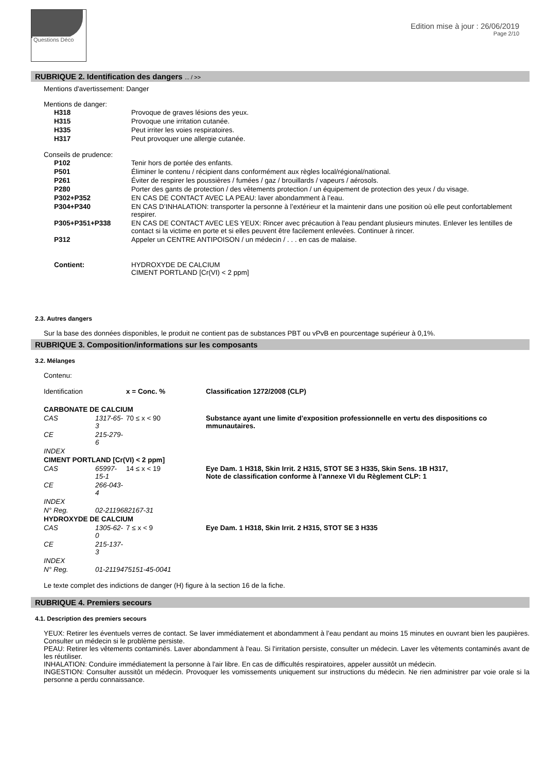Questions Déco
Edition mise à jour : 26/06/2019
Page 2/10
RUBRIQUE 2. Identification des dangers ... / >>
Mentions d'avertissement: Danger
Mentions de danger:
| H318 | Provoque de graves lésions des yeux. |
| H315 | Provoque une irritation cutanée. |
| H335 | Peut irriter les voies respiratoires. |
| H317 | Peut provoquer une allergie cutanée. |
Conseils de prudence:
| P102 | Tenir hors de portée des enfants. |
| P501 | Éliminer le contenu / récipient dans conformément aux règles local/régional/national. |
| P261 | Éviter de respirer les poussières / fumées / gaz / brouillards / vapeurs / aérosols. |
| P280 | Porter des gants de protection / des vêtements protection / un équipement de protection des yeux / du visage. |
| P302+P352 | EN CAS DE CONTACT AVEC LA PEAU: laver abondamment à l’eau. |
| P304+P340 | EN CAS D’INHALATION: transporter la personne à l’extérieur et la maintenir dans une position où elle peut confortablement respirer. |
| P305+P351+P338 | EN CAS DE CONTACT AVEC LES YEUX: Rincer avec précaution à l'eau pendant plusieurs minutes. Enlever les lentilles de contact si la victime en porte et si elles peuvent être facilement enlevées. Continuer à rincer. |
| P312 | Appeler un CENTRE ANTIPOISON / un médecin / . . . en cas de malaise. |
| Contient: | HYDROXYDE DE CALCIUM CIMENT PORTLAND [Cr(VI) < 2 ppm] |
2.3. Autres dangers
Sur la base des données disponibles, le produit ne contient pas de substances PBT ou vPvB en pourcentage supérieur à 0,1%.
RUBRIQUE 3. Composition/informations sur les composants
3.2. Mélanges
Contenu:
| Identification | | x = Conc. % | Classification 1272/2008 (CLP) |
| CARBONATE DE CALCIUM | | | |
| CAS | 1317-65-3 | 70 ≤ x < 90 | Substance ayant une limite d'exposition professionnelle en vertu des dispositions co mmunautaires. |
| CE | 215-279-6 | | |
| INDEX | | | |
| CIMENT PORTLAND [Cr(VI) < 2 ppm] | | | |
| CAS | 65997-15-1 | 14 ≤ x < 19 | Eye Dam. 1 H318, Skin Irrit. 2 H315, STOT SE 3 H335, Skin Sens. 1B H317, Note de classification conforme à l’annexe VI du Règlement CLP: 1 |
| CE | 266-043-4 | | |
| INDEX | | | |
| N° Reg. | 02-2119682167-31 | | |
| HYDROXYDE DE CALCIUM | | | |
| CAS | 1305-62-0 | 7 ≤ x < 9 | Eye Dam. 1 H318, Skin Irrit. 2 H315, STOT SE 3 H335 |
| CE | 215-137-3 | | |
| INDEX | | | |
| N° Reg. | 01-2119475151-45-0041 | | |
Le texte complet des indictions de danger (H) figure à la section 16 de la fiche.
RUBRIQUE 4. Premiers secours
4.1. Description des premiers secours
YEUX: Retirer les éventuels verres de contact. Se laver immédiatement et abondamment à l’eau pendant au moins 15 minutes en ouvrant bien les paupières. Consulter un médecin si le problème persiste.
PEAU: Retirer les vêtements contaminés. Laver abondamment à l'eau. Si l'irritation persiste, consulter un médecin. Laver les vêtements contaminés avant de les réutiliser.
INHALATION: Conduire immédiatement la personne à l'air libre. En cas de difficultés respiratoires, appeler aussitôt un médecin.
INGESTION: Consulter aussitôt un médecin. Provoquer les vomissements uniquement sur instructions du médecin. Ne rien administrer par voie orale si la personne a perdu connaissance.